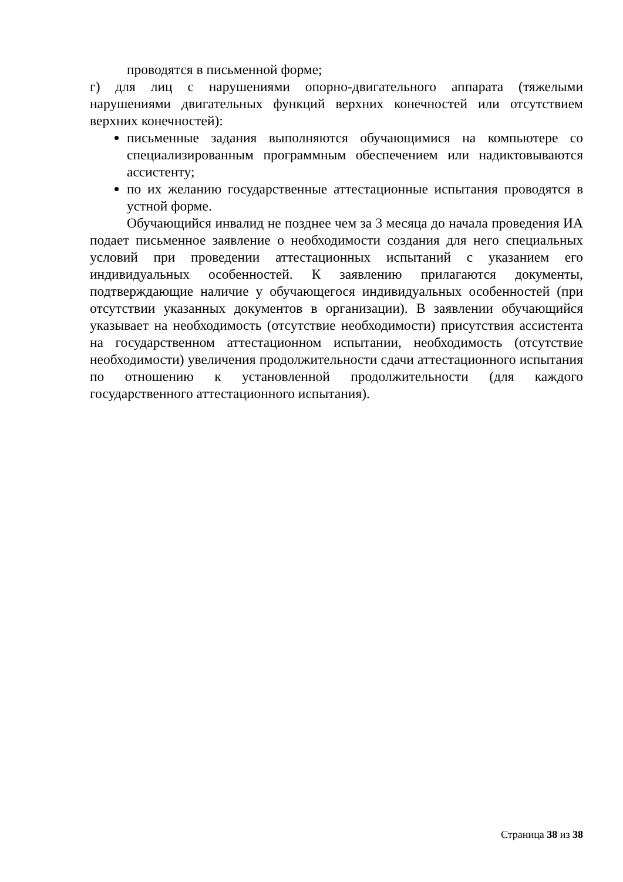проводятся в письменной форме;
г) для лиц с нарушениями опорно-двигательного аппарата (тяжелыми нарушениями двигательных функций верхних конечностей или отсутствием верхних конечностей):
письменные задания выполняются обучающимися на компьютере со специализированным программным обеспечением или надиктовываются ассистенту;
по их желанию государственные аттестационные испытания проводятся в устной форме.
Обучающийся инвалид не позднее чем за 3 месяца до начала проведения ИА подает письменное заявление о необходимости создания для него специальных условий при проведении аттестационных испытаний с указанием его индивидуальных особенностей. К заявлению прилагаются документы, подтверждающие наличие у обучающегося индивидуальных особенностей (при отсутствии указанных документов в организации). В заявлении обучающийся указывает на необходимость (отсутствие необходимости) присутствия ассистента на государственном аттестационном испытании, необходимость (отсутствие необходимости) увеличения продолжительности сдачи аттестационного испытания по отношению к установленной продолжительности (для каждого государственного аттестационного испытания).
Страница 38 из 38